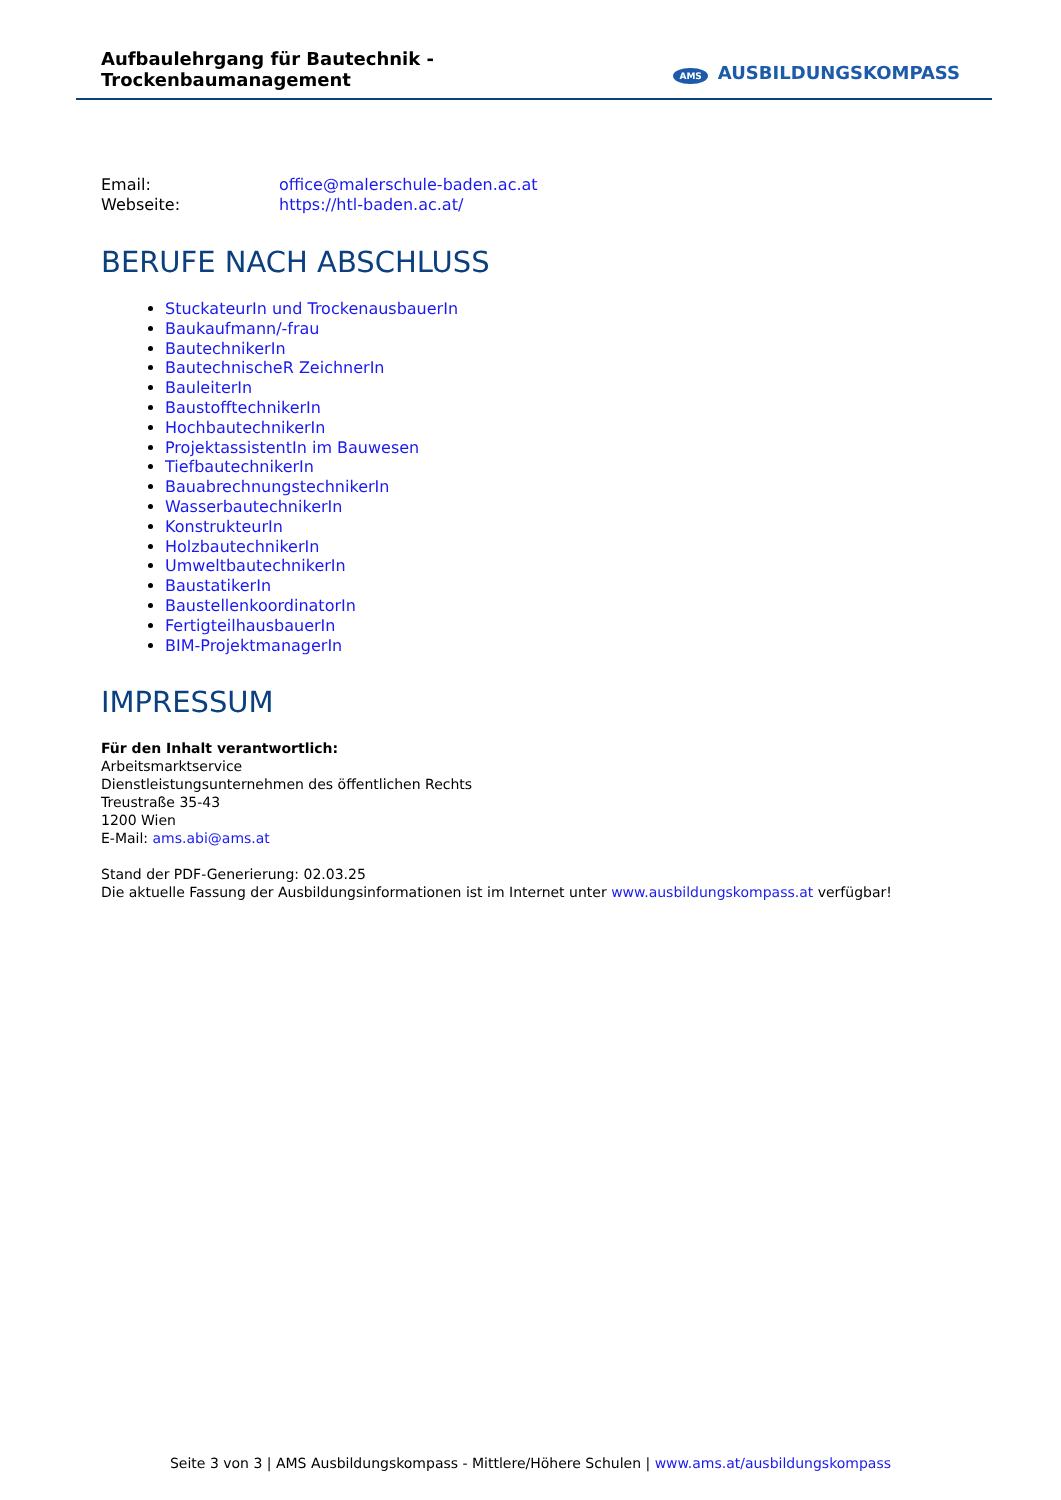Aufbaulehrgang für Bautechnik - Trockenbaumanagement
AMS AUSBILDUNGSKOMPASS
Email: office@malerschule-baden.ac.at
Webseite: https://htl-baden.ac.at/
BERUFE NACH ABSCHLUSS
StuckateurIn und TrockenausbauerIn
Baukaufmann/-frau
BautechnikerIn
BautechnischeR ZeichnerIn
BauleiterIn
BaustofftechnikerIn
HochbautechnikerIn
ProjektassistentIn im Bauwesen
TiefbautechnikerIn
BauabrechnungstechnikerIn
WasserbautechnikerIn
KonstrukteurIn
HolzbautechnikerIn
UmweltbautechnikerIn
BaustatikerIn
BaustellenkoordinatorIn
FertigteilhausbauerIn
BIM-ProjektmanagerIn
IMPRESSUM
Für den Inhalt verantwortlich:
Arbeitsmarktservice
Dienstleistungsunternehmen des öffentlichen Rechts
Treustraße 35-43
1200 Wien
E-Mail: ams.abi@ams.at
Stand der PDF-Generierung: 02.03.25
Die aktuelle Fassung der Ausbildungsinformationen ist im Internet unter www.ausbildungskompass.at verfügbar!
Seite 3 von 3 | AMS Ausbildungskompass - Mittlere/Höhere Schulen | www.ams.at/ausbildungskompass